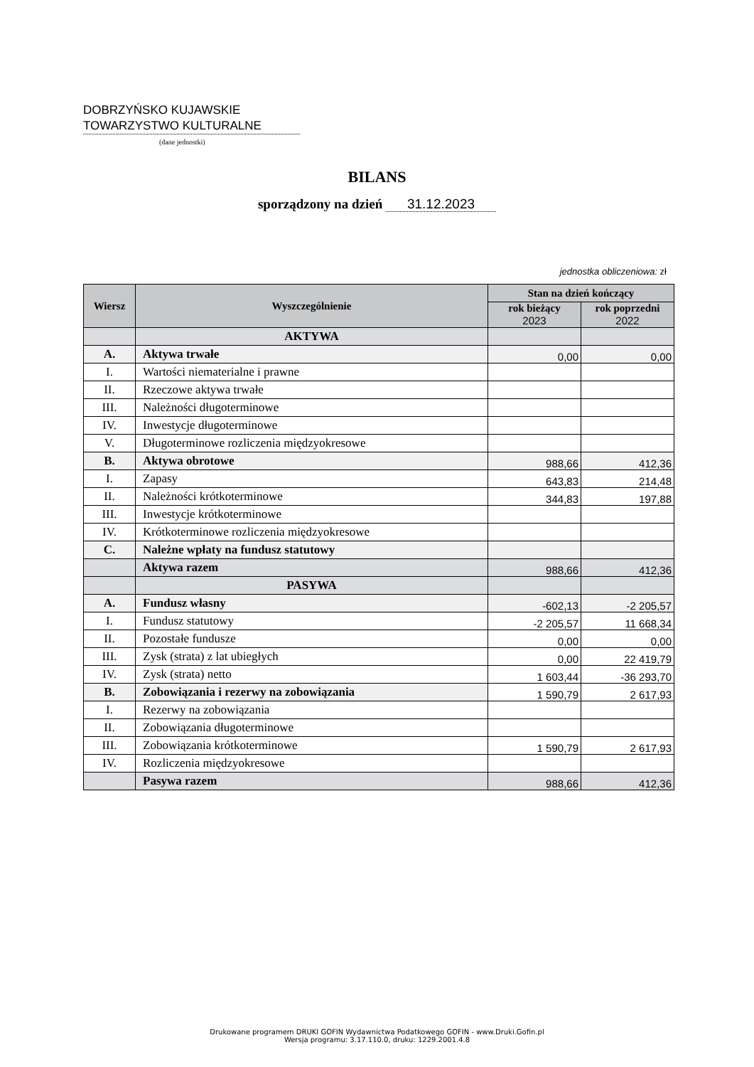DOBRZYŃSKO KUJAWSKIE
TOWARZYSTWO KULTURALNE
(dane jednostki)
BILANS
sporządzony na dzień 31.12.2023
jednostka obliczeniowa: zł
| Wiersz | Wyszczególnienie | Stan na dzień kończący | |
| --- | --- | --- | --- |
| | | rok bieżący 2023 | rok poprzedni 2022 |
| | AKTYWA | | |
| A. | Aktywa trwałe | 0,00 | 0,00 |
| I. | Wartości niematerialne i prawne | | |
| II. | Rzeczowe aktywa trwałe | | |
| III. | Należności długoterminowe | | |
| IV. | Inwestycje długoterminowe | | |
| V. | Długoterminowe rozliczenia międzyokresowe | | |
| B. | Aktywa obrotowe | 988,66 | 412,36 |
| I. | Zapasy | 643,83 | 214,48 |
| II. | Należności krótkoterminowe | 344,83 | 197,88 |
| III. | Inwestycje krótkoterminowe | | |
| IV. | Krótkoterminowe rozliczenia międzyokresowe | | |
| C. | Należne wpłaty na fundusz statutowy | | |
| | Aktywa razem | 988,66 | 412,36 |
| | PASYWA | | |
| A. | Fundusz własny | -602,13 | -2 205,57 |
| I. | Fundusz statutowy | -2 205,57 | 11 668,34 |
| II. | Pozostałe fundusze | 0,00 | 0,00 |
| III. | Zysk (strata) z lat ubiegłych | 0,00 | 22 419,79 |
| IV. | Zysk (strata) netto | 1 603,44 | -36 293,70 |
| B. | Zobowiązania i rezerwy na zobowiązania | 1 590,79 | 2 617,93 |
| I. | Rezerwy na zobowiązania | | |
| II. | Zobowiązania długoterminowe | | |
| III. | Zobowiązania krótkoterminowe | 1 590,79 | 2 617,93 |
| IV. | Rozliczenia międzyokresowe | | |
| | Pasywa razem | 988,66 | 412,36 |
Drukowane programem DRUKI GOFIN Wydawnictwa Podatkowego GOFIN - www.Druki.Gofin.pl
Wersja programu: 3.17.110.0, druku: 1229.2001.4.8